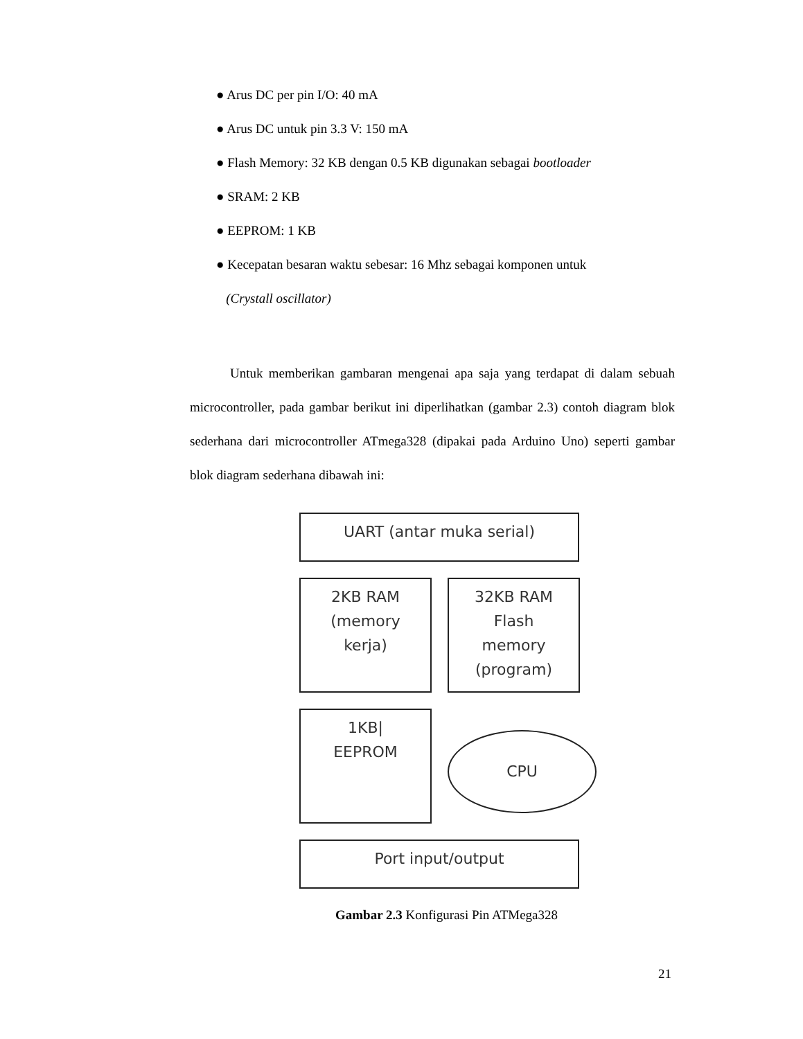● Arus DC per pin I/O: 40 mA
● Arus DC untuk pin 3.3 V: 150 mA
● Flash Memory: 32 KB dengan 0.5 KB digunakan sebagai bootloader
● SRAM: 2 KB
● EEPROM: 1 KB
● Kecepatan besaran waktu sebesar: 16 Mhz sebagai komponen untuk
(Crystall oscillator)
Untuk memberikan gambaran mengenai apa saja yang terdapat di dalam sebuah microcontroller, pada gambar berikut ini diperlihatkan (gambar 2.3) contoh diagram blok sederhana dari microcontroller ATmega328 (dipakai pada Arduino Uno) seperti gambar blok diagram sederhana dibawah ini:
UART (antar muka serial)
2KB RAM
(memory
kerja)
32KB RAM
Flash
memory
(program)
1KB|
EEPROM
CPU
Port input/output
Gambar 2.3 Konfigurasi Pin ATMega328
21